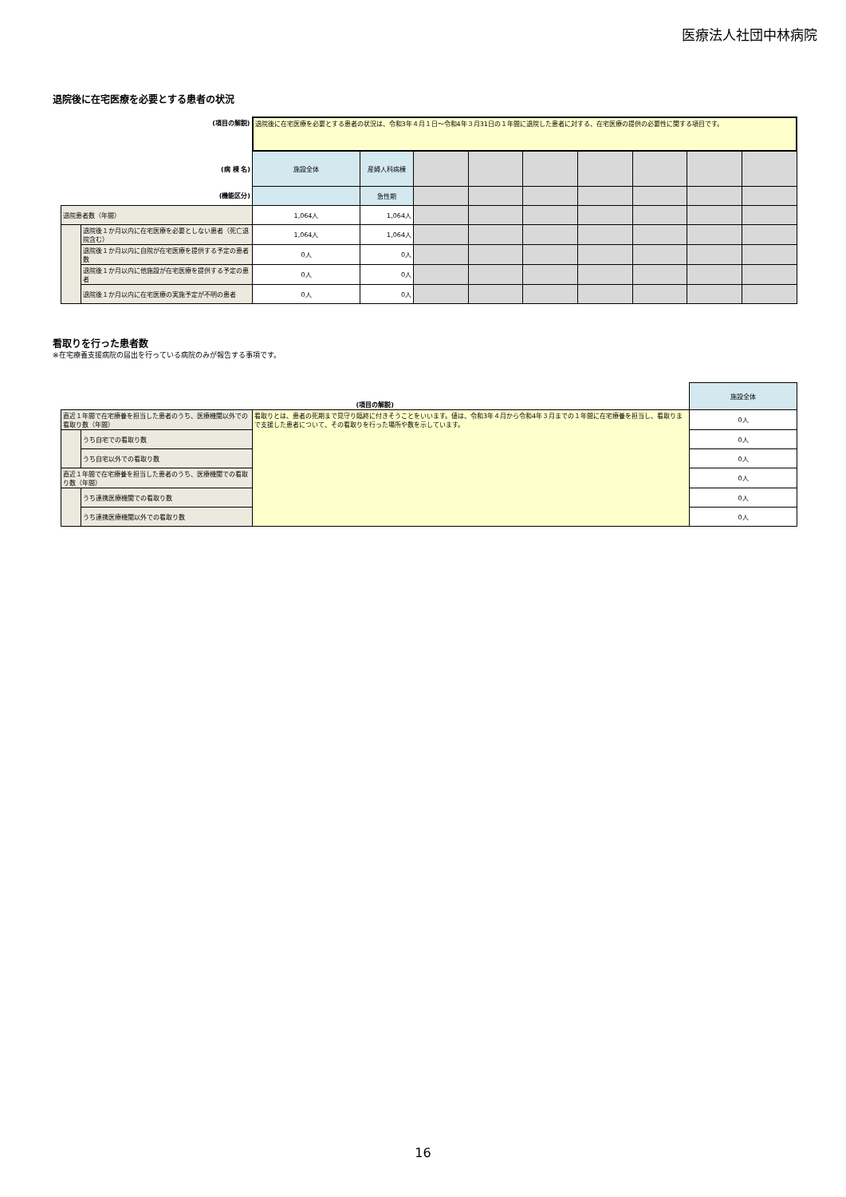医療法人社団中林病院
退院後に在宅医療を必要とする患者の状況
| (項目の解説) | | 退院後に在宅医療を必要とする患者の状況は、令和3年４月１日～令和4年３月31日の１年間に退院した患者に対する、在宅医療の提供の必要性に関する項目です。 | | | | | | | | |
| (病 棟 名) | | 施設全体 | 産婦人科病棟 | | | | | | | |
| (機能区分) | | | 急性期 | | | | | | | |
| 退院患者数（年間） | | 1,064人 | 1,064人 | | | | | | | |
| | 退院後１か月以内に在宅医療を必要としない患者（死亡退院含む） | 1,064人 | 1,064人 | | | | | | | |
| | 退院後１か月以内に自院が在宅医療を提供する予定の患者数 | 0人 | 0人 | | | | | | | |
| | 退院後１か月以内に他施設が在宅医療を提供する予定の患者 | 0人 | 0人 | | | | | | | |
| | 退院後１か月以内に在宅医療の実施予定が不明の患者 | 0人 | 0人 | | | | | | | |
看取りを行った患者数
※在宅療養支援病院の届出を行っている病院のみが報告する事項です。
| (項目の解説) | | | 施設全体 |
| 直近１年間で在宅療養を担当した患者のうち、医療機関以外での看取り数（年間） | | 看取りとは、患者の死期まで見守り臨終に付きそうことをいいます。値は、令和3年４月から令和4年３月までの１年間に在宅療養を担当し、看取りまで支援した患者について、その看取りを行った場所や数を示しています。 | 0人 |
| | うち自宅での看取り数 | | 0人 |
| | うち自宅以外での看取り数 | | 0人 |
| 直近１年間で在宅療養を担当した患者のうち、医療機関での看取り数（年間） | | | 0人 |
| | うち連携医療機関での看取り数 | | 0人 |
| | うち連携医療機関以外での看取り数 | | 0人 |
16